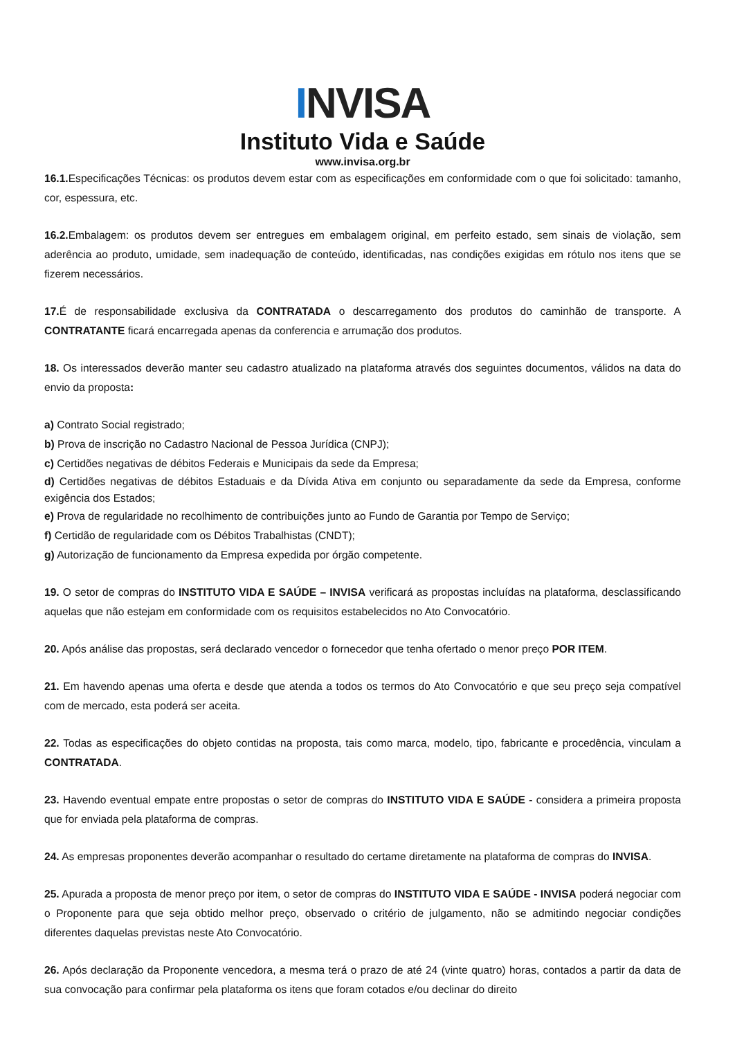INVISA
Instituto Vida e Saúde
www.invisa.org.br
16.1. Especificações Técnicas: os produtos devem estar com as especificações em conformidade com o que foi solicitado: tamanho, cor, espessura, etc.
16.2. Embalagem: os produtos devem ser entregues em embalagem original, em perfeito estado, sem sinais de violação, sem aderência ao produto, umidade, sem inadequação de conteúdo, identificadas, nas condições exigidas em rótulo nos itens que se fizerem necessários.
17. É de responsabilidade exclusiva da CONTRATADA o descarregamento dos produtos do caminhão de transporte. A CONTRATANTE ficará encarregada apenas da conferencia e arrumação dos produtos.
18. Os interessados deverão manter seu cadastro atualizado na plataforma através dos seguintes documentos, válidos na data do envio da proposta:
a) Contrato Social registrado;
b) Prova de inscrição no Cadastro Nacional de Pessoa Jurídica (CNPJ);
c) Certidões negativas de débitos Federais e Municipais da sede da Empresa;
d) Certidões negativas de débitos Estaduais e da Dívida Ativa em conjunto ou separadamente da sede da Empresa, conforme exigência dos Estados;
e) Prova de regularidade no recolhimento de contribuições junto ao Fundo de Garantia por Tempo de Serviço;
f) Certidão de regularidade com os Débitos Trabalhistas (CNDT);
g) Autorização de funcionamento da Empresa expedida por órgão competente.
19. O setor de compras do INSTITUTO VIDA E SAÚDE – INVISA verificará as propostas incluídas na plataforma, desclassificando aquelas que não estejam em conformidade com os requisitos estabelecidos no Ato Convocatório.
20. Após análise das propostas, será declarado vencedor o fornecedor que tenha ofertado o menor preço POR ITEM.
21. Em havendo apenas uma oferta e desde que atenda a todos os termos do Ato Convocatório e que seu preço seja compatível com de mercado, esta poderá ser aceita.
22. Todas as especificações do objeto contidas na proposta, tais como marca, modelo, tipo, fabricante e procedência, vinculam a CONTRATADA.
23. Havendo eventual empate entre propostas o setor de compras do INSTITUTO VIDA E SAÚDE - considera a primeira proposta que for enviada pela plataforma de compras.
24. As empresas proponentes deverão acompanhar o resultado do certame diretamente na plataforma de compras do INVISA.
25. Apurada a proposta de menor preço por item, o setor de compras do INSTITUTO VIDA E SAÚDE - INVISA poderá negociar com o Proponente para que seja obtido melhor preço, observado o critério de julgamento, não se admitindo negociar condições diferentes daquelas previstas neste Ato Convocatório.
26. Após declaração da Proponente vencedora, a mesma terá o prazo de até 24 (vinte quatro) horas, contados a partir da data de sua convocação para confirmar pela plataforma os itens que foram cotados e/ou declinar do direito